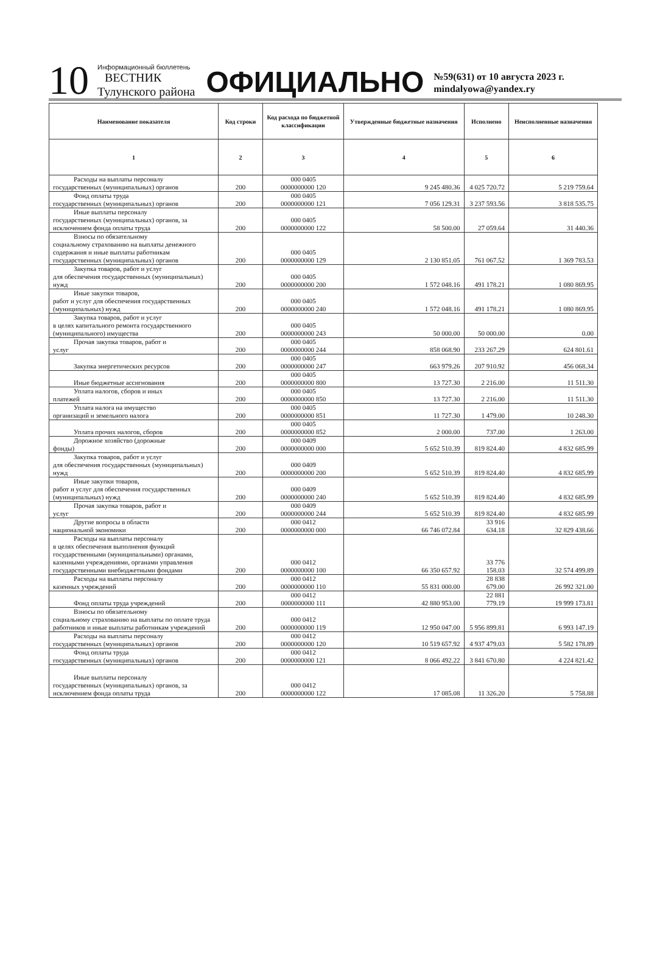10
Информационный бюллетень
ВЕСТНИК
Тулунского района
ОФИЦИАЛЬНО
№59(631) от 10 августа 2023 г.
mindalyowa@yandex.ry
| Наименование показателя | Код строки | Код расхода по бюджетной классификации | Утвержденные бюджетные назначения | Исполнено | Неисполненные назначения |
| --- | --- | --- | --- | --- | --- |
| 1 | 2 | 3 | 4 | 5 | 6 |
| Расходы на выплаты персоналу государственных (муниципальных) органов | 200 | 000 0405 0000000000 120 | 9 245 480.36 | 4 025 720.72 | 5 219 759.64 |
| Фонд оплаты труда государственных (муниципальных) органов | 200 | 000 0405 0000000000 121 | 7 056 129.31 | 3 237 593.56 | 3 818 535.75 |
| Иные выплаты персоналу государственных (муниципальных) органов, за исключением фонда оплаты труда | 200 | 000 0405 0000000000 122 | 58 500.00 | 27 059.64 | 31 440.36 |
| Взносы по обязательному социальному страхованию на выплаты денежного содержания и иные выплаты работникам государственных (муниципальных) органов | 200 | 000 0405 0000000000 129 | 2 130 851.05 | 761 067.52 | 1 369 783.53 |
| Закупка товаров, работ и услуг для обеспечения государственных (муниципальных) нужд | 200 | 000 0405 0000000000 200 | 1 572 048.16 | 491 178.21 | 1 080 869.95 |
| Иные закупки товаров, работ и услуг для обеспечения государственных (муниципальных) нужд | 200 | 000 0405 0000000000 240 | 1 572 048.16 | 491 178.21 | 1 080 869.95 |
| Закупка товаров, работ и услуг в целях капитального ремонта государственного (муниципального) имущества | 200 | 000 0405 0000000000 243 | 50 000.00 | 50 000.00 | 0.00 |
| Прочая закупка товаров, работ и услуг | 200 | 000 0405 0000000000 244 | 858 068.90 | 233 267.29 | 624 801.61 |
| Закупка энергетических ресурсов | 200 | 000 0405 0000000000 247 | 663 979.26 | 207 910.92 | 456 068.34 |
| Иные бюджетные ассигнования | 200 | 000 0405 0000000000 800 | 13 727.30 | 2 216.00 | 11 511.30 |
| Уплата налогов, сборов и иных платежей | 200 | 000 0405 0000000000 850 | 13 727.30 | 2 216.00 | 11 511.30 |
| Уплата налога на имущество организаций и земельного налога | 200 | 000 0405 0000000000 851 | 11 727.30 | 1 479.00 | 10 248.30 |
| Уплата прочих налогов, сборов | 200 | 000 0405 0000000000 852 | 2 000.00 | 737.00 | 1 263.00 |
| Дорожное хозяйство (дорожные фонды) | 200 | 000 0409 0000000000 000 | 5 652 510.39 | 819 824.40 | 4 832 685.99 |
| Закупка товаров, работ и услуг для обеспечения государственных (муниципальных) нужд | 200 | 000 0409 0000000000 200 | 5 652 510.39 | 819 824.40 | 4 832 685.99 |
| Иные закупки товаров, работ и услуг для обеспечения государственных (муниципальных) нужд | 200 | 000 0409 0000000000 240 | 5 652 510.39 | 819 824.40 | 4 832 685.99 |
| Прочая закупка товаров, работ и услуг | 200 | 000 0409 0000000000 244 | 5 652 510.39 | 819 824.40 | 4 832 685.99 |
| Другие вопросы в области национальной экономики | 200 | 000 0412 0000000000 000 | 66 746 072.84 | 33 916 634.18 | 32 829 438.66 |
| Расходы на выплаты персоналу в целях обеспечения выполнения функций государственными (муниципальными) органами, казенными учреждениями, органами управления государственными внебюджетными фондами | 200 | 000 0412 0000000000 100 | 66 350 657.92 | 33 776 158.03 | 32 574 499.89 |
| Расходы на выплаты персоналу казенных учреждений | 200 | 000 0412 0000000000 110 | 55 831 000.00 | 28 838 679.00 | 26 992 321.00 |
| Фонд оплаты труда учреждений | 200 | 000 0412 0000000000 111 | 42 880 953.00 | 22 881 779.19 | 19 999 173.81 |
| Взносы по обязательному социальному страхованию на выплаты по оплате труда работников и иные выплаты работникам учреждений | 200 | 000 0412 0000000000 119 | 12 950 047.00 | 5 956 899.81 | 6 993 147.19 |
| Расходы на выплаты персоналу государственных (муниципальных) органов | 200 | 000 0412 0000000000 120 | 10 519 657.92 | 4 937 479.03 | 5 582 178.89 |
| Фонд оплаты труда государственных (муниципальных) органов | 200 | 000 0412 0000000000 121 | 8 066 492.22 | 3 841 670.80 | 4 224 821.42 |
| Иные выплаты персоналу государственных (муниципальных) органов, за исключением фонда оплаты труда | 200 | 000 0412 0000000000 122 | 17 085.08 | 11 326.20 | 5 758.88 |